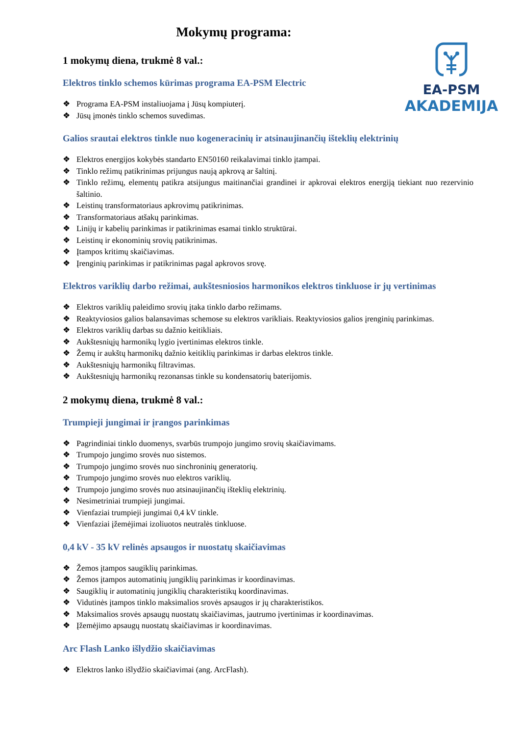EA-PSM
AKADEMIJA
Mokymų programa:
1 mokymų diena, trukmė 8 val.:
Elektros tinklo schemos kūrimas programa EA-PSM Electric
❖ Programa EA-PSM instaliuojama į Jūsų kompiuterį.
❖ Jūsų įmonės tinklo schemos suvedimas.
Galios srautai elektros tinkle nuo kogeneracinių ir atsinaujinančių išteklių elektrinių
❖ Elektros energijos kokybės standarto EN50160 reikalavimai tinklo įtampai.
❖ Tinklo režimų patikrinimas prijungus naują apkrovą ar šaltinį.
❖ Tinklo režimų, elementų patikra atsijungus maitinančiai grandinei ir apkrovai elektros energiją tiekiant nuo rezervinio šaltinio.
❖ Leistinų transformatoriaus apkrovimų patikrinimas.
❖ Transformatoriaus atšakų parinkimas.
❖ Linijų ir kabelių parinkimas ir patikrinimas esamai tinklo struktūrai.
❖ Leistinų ir ekonominių srovių patikrinimas.
❖ Įtampos kritimų skaičiavimas.
❖ Įrenginių parinkimas ir patikrinimas pagal apkrovos srovę.
Elektros variklių darbo režimai, aukštesniosios harmonikos elektros tinkluose ir jų vertinimas
❖ Elektros variklių paleidimo srovių įtaka tinklo darbo režimams.
❖ Reaktyviosios galios balansavimas schemose su elektros varikliais. Reaktyviosios galios įrenginių parinkimas.
❖ Elektros variklių darbas su dažnio keitikliais.
❖ Aukštesniųjų harmonikų lygio įvertinimas elektros tinkle.
❖ Žemų ir aukštų harmonikų dažnio keitiklių parinkimas ir darbas elektros tinkle.
❖ Aukštesniųjų harmonikų filtravimas.
❖ Aukštesniųjų harmonikų rezonansas tinkle su kondensatorių baterijomis.
2 mokymų diena, trukmė 8 val.:
Trumpieji jungimai ir įrangos parinkimas
❖ Pagrindiniai tinklo duomenys, svarbūs trumpojo jungimo srovių skaičiavimams.
❖ Trumpojo jungimo srovės nuo sistemos.
❖ Trumpojo jungimo srovės nuo sinchroninių generatorių.
❖ Trumpojo jungimo srovės nuo elektros variklių.
❖ Trumpojo jungimo srovės nuo atsinaujinančių išteklių elektrinių.
❖ Nesimetriniai trumpieji jungimai.
❖ Vienfaziai trumpieji jungimai 0,4 kV tinkle.
❖ Vienfaziai įžemėjimai izoliuotos neutralės tinkluose.
0,4 kV - 35 kV relinės apsaugos ir nuostatų skaičiavimas
❖ Žemos įtampos saugiklių parinkimas.
❖ Žemos įtampos automatinių jungiklių parinkimas ir koordinavimas.
❖ Saugiklių ir automatinių jungiklių charakteristikų koordinavimas.
❖ Vidutinės įtampos tinklo maksimalios srovės apsaugos ir jų charakteristikos.
❖ Maksimalios srovės apsaugų nuostatų skaičiavimas, jautrumo įvertinimas ir koordinavimas.
❖ Įžemėjimo apsaugų nuostatų skaičiavimas ir koordinavimas.
Arc Flash Lanko išlydžio skaičiavimas
❖ Elektros lanko išlydžio skaičiavimai (ang. ArcFlash).